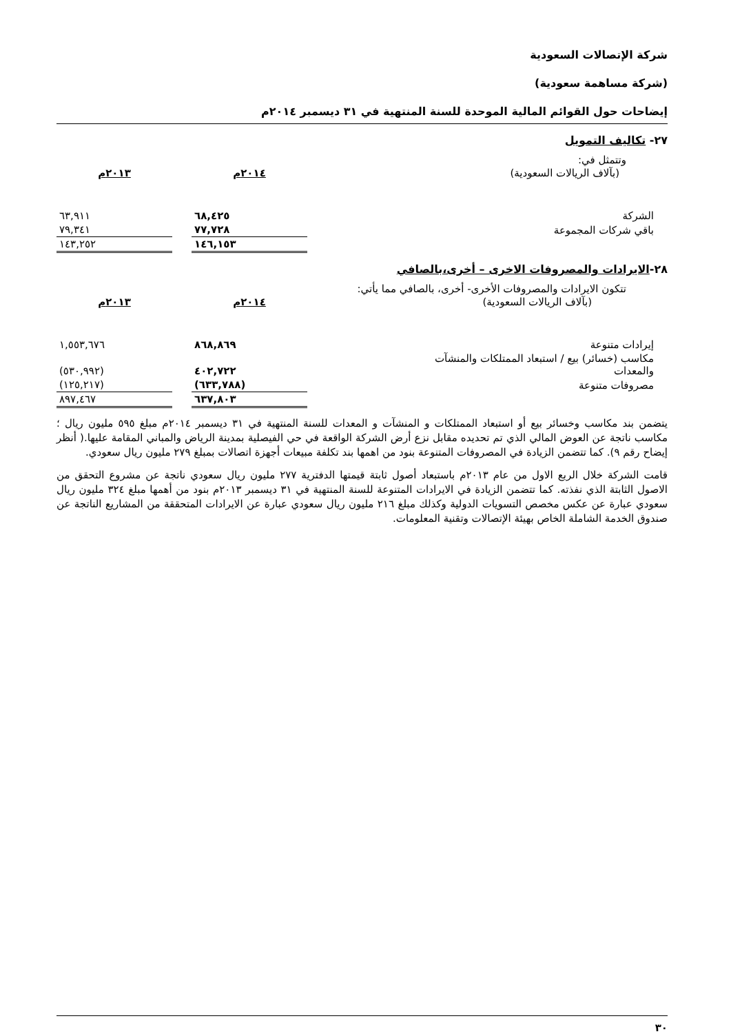شركة الإتصالات السعودية
(شركة مساهمة سعودية)
إيضاحات حول القوائم المالية الموحدة للسنة المنتهية في ٣١ ديسمبر ٢٠١٤م
٢٧- تكاليف التمويل
وتتمثل في:
| (بآلاف الريالات السعودية) | ٢٠١٤م | | ٢٠١٣م |
| الشركة | ٦٨,٤٢٥ | | ٦٣,٩١١ |
| باقي شركات المجموعة | ٧٧,٧٢٨ | | ٧٩,٣٤١ |
| | ١٤٦,١٥٣ | | ١٤٣,٢٥٢ |
٢٨-الايرادات والمصروفات الاخرى – أخرى،بالصافي
تتكون الايرادات والمصروفات الأخرى- أخرى، بالصافي مما يأتي:
| (بآلاف الريالات السعودية) | ٢٠١٤م | | ٢٠١٣م |
| إيرادات متنوعة | ٨٦٨,٨٦٩ | | ١,٥٥٣,٦٧٦ |
| مكاسب (خسائر) بيع / استبعاد الممتلكات والمنشآت والمعدات | ٤٠٢,٧٢٢ | | (٥٣٠,٩٩٢) |
| مصروفات متنوعة | (٦٣٣,٧٨٨) | | (١٢٥,٢١٧) |
| | ٦٣٧,٨٠٣ | | ٨٩٧,٤٦٧ |
يتضمن بند مكاسب وخسائر بيع أو استبعاد الممتلكات و المنشآت و المعدات للسنة المنتهية في ٣١ ديسمبر ٢٠١٤م مبلغ ٥٩٥ مليون ريال ؛ مكاسب ناتجة عن العوض المالي الذي تم تحديده مقابل نزع أرض الشركة الواقعة في حي الفيصلية بمدينة الرياض والمباني المقامة عليها.( أنظر إيضاح رقم ٩). كما تتضمن الزيادة في المصروفات المتنوعة بنود من اهمها بند تكلفة مبيعات أجهزة اتصالات بمبلغ ٢٧٩ مليون ريال سعودي.
قامت الشركة خلال الربع الاول من عام ٢٠١٣م باستبعاد أصول ثابتة قيمتها الدفترية ٢٧٧ مليون ريال سعودي ناتجة عن مشروع التحقق من الاصول الثابتة الذي نفذته. كما تتضمن الزيادة في الايرادات المتنوعة للسنة المنتهية في ٣١ ديسمبر ٢٠١٣م بنود من أهمها مبلغ ٣٢٤ مليون ريال سعودي عبارة عن عكس مخصص التسويات الدولية وكذلك مبلغ ٢١٦ مليون ريال سعودي عبارة عن الايرادات المتحققة من المشاريع الناتجة عن صندوق الخدمة الشاملة الخاص بهيئة الإتصالات وتقنية المعلومات.
٣٠